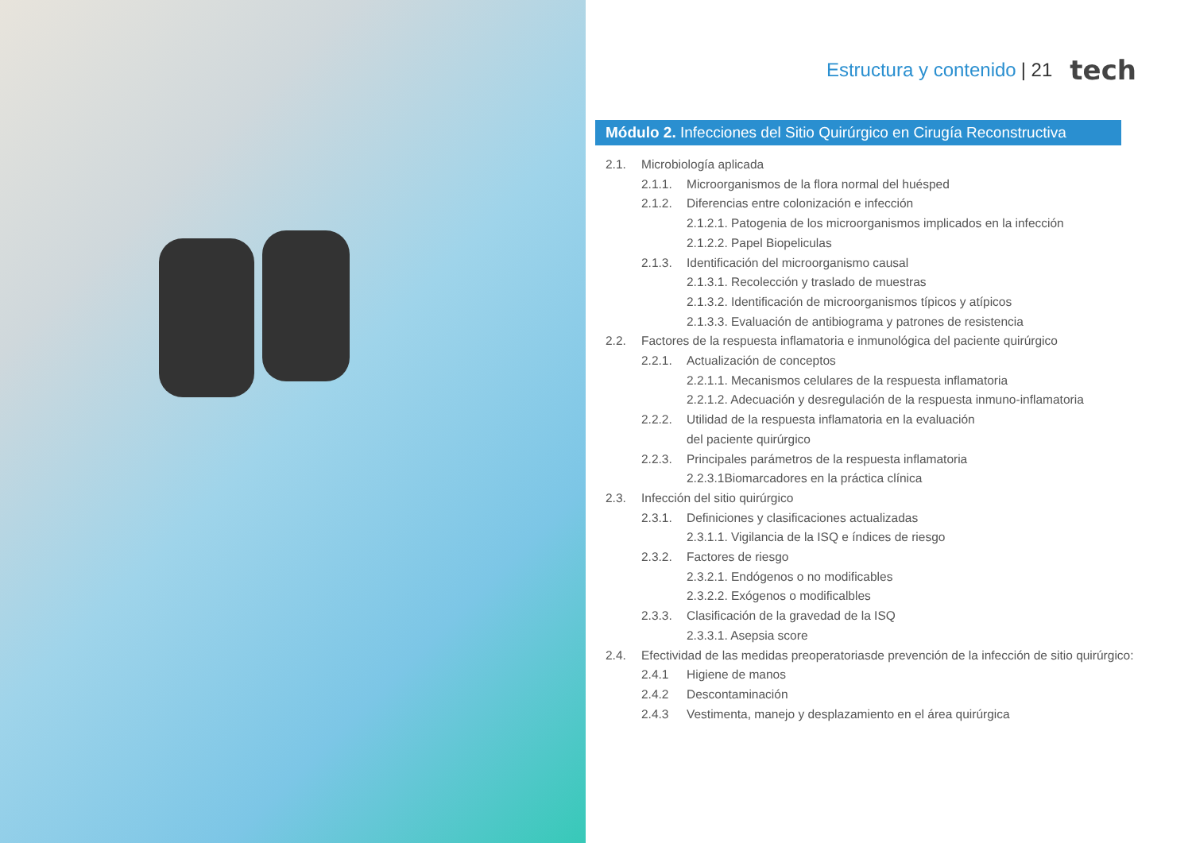Estructura y contenido | 21 tech
Módulo 2. Infecciones del Sitio Quirúrgico en Cirugía Reconstructiva
2.1. Microbiología aplicada
2.1.1. Microorganismos de la flora normal del huésped
2.1.2. Diferencias entre colonización e infección
2.1.2.1. Patogenia de los microorganismos implicados en la infección
2.1.2.2. Papel Biopeliculas
2.1.3. Identificación del microorganismo causal
2.1.3.1. Recolección y traslado de muestras
2.1.3.2. Identificación de microorganismos típicos y atípicos
2.1.3.3. Evaluación de antibiograma y patrones de resistencia
2.2. Factores de la respuesta inflamatoria e inmunológica del paciente quirúrgico
2.2.1. Actualización de conceptos
2.2.1.1. Mecanismos celulares de la respuesta inflamatoria
2.2.1.2. Adecuación y desregulación de la respuesta inmuno-inflamatoria
2.2.2. Utilidad de la respuesta inflamatoria en la evaluación
del paciente quirúrgico
2.2.3. Principales parámetros de la respuesta inflamatoria
2.2.3.1Biomarcadores en la práctica clínica
2.3. Infección del sitio quirúrgico
2.3.1. Definiciones y clasificaciones actualizadas
2.3.1.1. Vigilancia de la ISQ e índices de riesgo
2.3.2. Factores de riesgo
2.3.2.1. Endógenos o no modificables
2.3.2.2. Exógenos o modificalbles
2.3.3. Clasificación de la gravedad de la ISQ
2.3.3.1. Asepsia score
2.4. Efectividad de las medidas preoperatoriasde prevención de la infección de sitio quirúrgico:
2.4.1 Higiene de manos
2.4.2 Descontaminación
2.4.3 Vestimenta, manejo y desplazamiento en el área quirúrgica